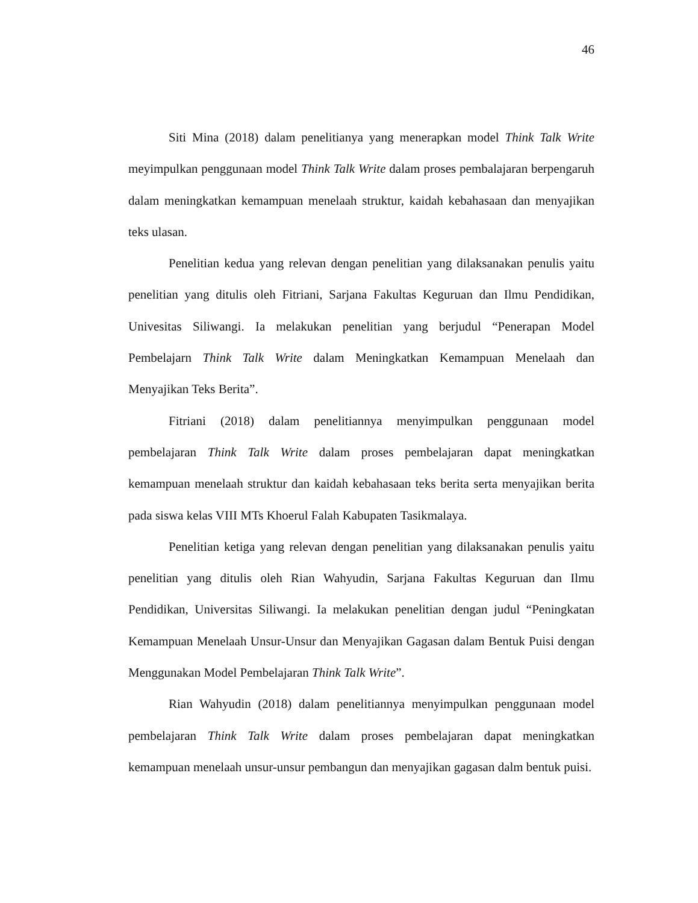46
Siti Mina (2018) dalam penelitianya yang menerapkan model Think Talk Write meyimpulkan penggunaan model Think Talk Write dalam proses pembalajaran berpengaruh dalam meningkatkan kemampuan menelaah struktur, kaidah kebahasaan dan menyajikan teks ulasan.
Penelitian kedua yang relevan dengan penelitian yang dilaksanakan penulis yaitu penelitian yang ditulis oleh Fitriani, Sarjana Fakultas Keguruan dan Ilmu Pendidikan, Univesitas Siliwangi. Ia melakukan penelitian yang berjudul “Penerapan Model Pembelajarn Think Talk Write dalam Meningkatkan Kemampuan Menelaah dan Menyajikan Teks Berita”.
Fitriani (2018) dalam penelitiannya menyimpulkan penggunaan model pembelajaran Think Talk Write dalam proses pembelajaran dapat meningkatkan kemampuan menelaah struktur dan kaidah kebahasaan teks berita serta menyajikan berita pada siswa kelas VIII MTs Khoerul Falah Kabupaten Tasikmalaya.
Penelitian ketiga yang relevan dengan penelitian yang dilaksanakan penulis yaitu penelitian yang ditulis oleh Rian Wahyudin, Sarjana Fakultas Keguruan dan Ilmu Pendidikan, Universitas Siliwangi. Ia melakukan penelitian dengan judul “Peningkatan Kemampuan Menelaah Unsur-Unsur dan Menyajikan Gagasan dalam Bentuk Puisi dengan Menggunakan Model Pembelajaran Think Talk Write”.
Rian Wahyudin (2018) dalam penelitiannya menyimpulkan penggunaan model pembelajaran Think Talk Write dalam proses pembelajaran dapat meningkatkan kemampuan menelaah unsur-unsur pembangun dan menyajikan gagasan dalm bentuk puisi.